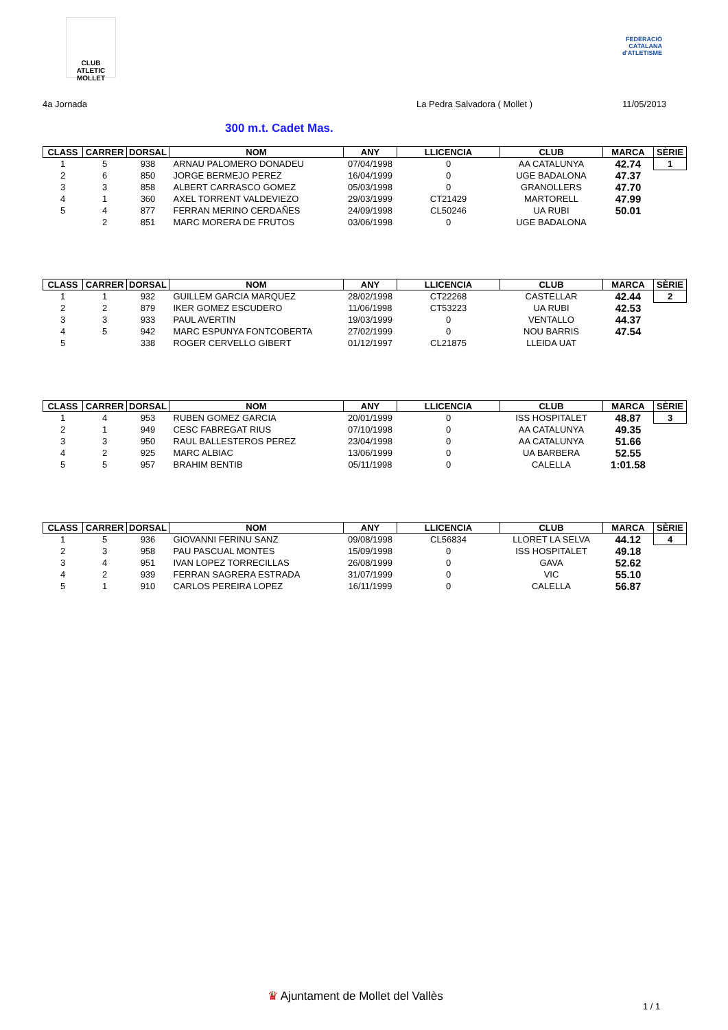CLUB ATLETIC MOLLET
FEDERACIÓ CATALANA d'ATLETISME
4a Jornada La Pedra Salvadora ( Mollet ) 11/05/2013
300 m.t. Cadet Mas.
| CLASS | CARRER | DORSAL | NOM | ANY | LLICENCIA | CLUB | MARCA | SÈRIE |
| --- | --- | --- | --- | --- | --- | --- | --- | --- |
| 1 | 5 | 938 | ARNAU PALOMERO DONADEU | 07/04/1998 | 0 | AA CATALUNYA | 42.74 | 1 |
| 2 | 6 | 850 | JORGE BERMEJO PEREZ | 16/04/1999 | 0 | UGE BADALONA | 47.37 | |
| 3 | 3 | 858 | ALBERT CARRASCO GOMEZ | 05/03/1998 | 0 | GRANOLLERS | 47.70 | |
| 4 | 1 | 360 | AXEL TORRENT VALDEVIEZO | 29/03/1999 | CT21429 | MARTORELL | 47.99 | |
| 5 | 4 | 877 | FERRAN MERINO CERDAÑES | 24/09/1998 | CL50246 | UA RUBI | 50.01 | |
| | 2 | 851 | MARC MORERA DE FRUTOS | 03/06/1998 | 0 | UGE BADALONA | | |
| CLASS | CARRER | DORSAL | NOM | ANY | LLICENCIA | CLUB | MARCA | SÈRIE |
| --- | --- | --- | --- | --- | --- | --- | --- | --- |
| 1 | 1 | 932 | GUILLEM GARCIA MARQUEZ | 28/02/1998 | CT22268 | CASTELLAR | 42.44 | 2 |
| 2 | 2 | 879 | IKER GOMEZ ESCUDERO | 11/06/1998 | CT53223 | UA RUBI | 42.53 | |
| 3 | 3 | 933 | PAUL AVERTIN | 19/03/1999 | 0 | VENTALLO | 44.37 | |
| 4 | 5 | 942 | MARC ESPUNYA FONTCOBERTA | 27/02/1999 | 0 | NOU BARRIS | 47.54 | |
| 5 | | 338 | ROGER CERVELLO GIBERT | 01/12/1997 | CL21875 | LLEIDA UAT | | |
| CLASS | CARRER | DORSAL | NOM | ANY | LLICENCIA | CLUB | MARCA | SÈRIE |
| --- | --- | --- | --- | --- | --- | --- | --- | --- |
| 1 | 4 | 953 | RUBEN GOMEZ GARCIA | 20/01/1999 | 0 | ISS HOSPITALET | 48.87 | 3 |
| 2 | 1 | 949 | CESC FABREGAT RIUS | 07/10/1998 | 0 | AA CATALUNYA | 49.35 | |
| 3 | 3 | 950 | RAUL BALLESTEROS PEREZ | 23/04/1998 | 0 | AA CATALUNYA | 51.66 | |
| 4 | 2 | 925 | MARC ALBIAC | 13/06/1999 | 0 | UA BARBERA | 52.55 | |
| 5 | 5 | 957 | BRAHIM BENTIB | 05/11/1998 | 0 | CALELLA | 1:01.58 | |
| CLASS | CARRER | DORSAL | NOM | ANY | LLICENCIA | CLUB | MARCA | SÈRIE |
| --- | --- | --- | --- | --- | --- | --- | --- | --- |
| 1 | 5 | 936 | GIOVANNI FERINU SANZ | 09/08/1998 | CL56834 | LLORET LA SELVA | 44.12 | 4 |
| 2 | 3 | 958 | PAU PASCUAL MONTES | 15/09/1998 | 0 | ISS HOSPITALET | 49.18 | |
| 3 | 4 | 951 | IVAN LOPEZ TORRECILLAS | 26/08/1999 | 0 | GAVA | 52.62 | |
| 4 | 2 | 939 | FERRAN SAGRERA ESTRADA | 31/07/1999 | 0 | VIC | 55.10 | |
| 5 | 1 | 910 | CARLOS PEREIRA LOPEZ | 16/11/1999 | 0 | CALELLA | 56.87 | |
♛ Ajuntament de Mollet del Vallès
1 / 1